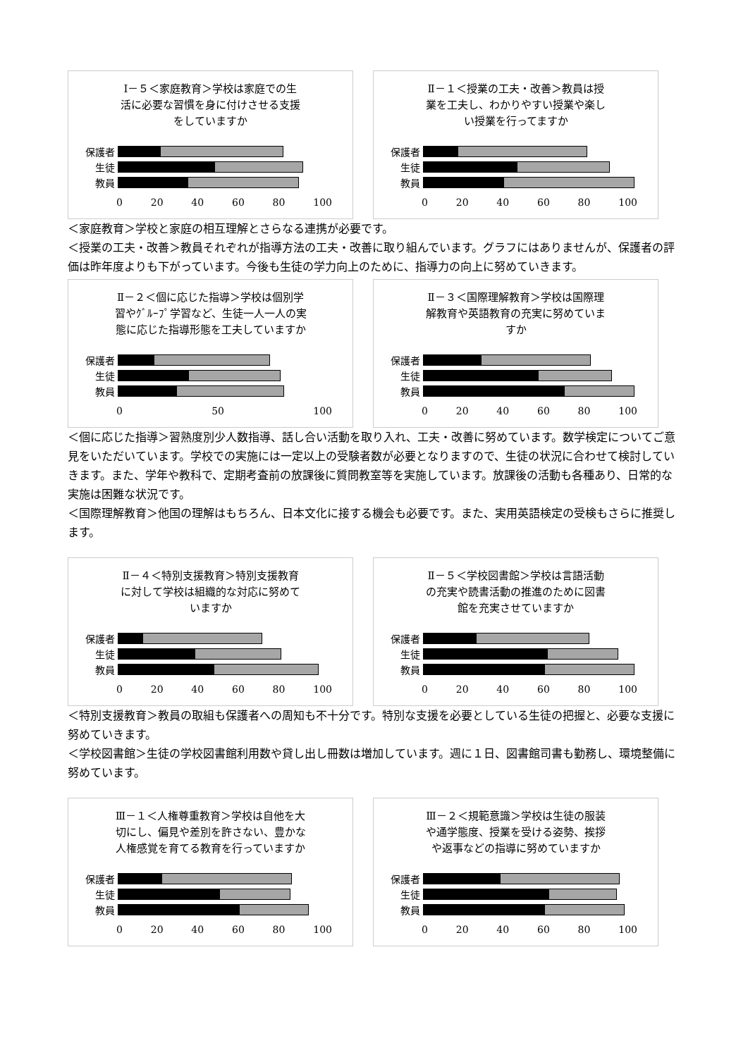Ⅰ－５＜家庭教育＞学校は家庭での生
活に必要な習慣を身に付けさせる支援
をしていますか
保護者
生徒
教員
0 20 40 60 80 100
Ⅱ－１＜授業の工夫・改善＞教員は授
業を工夫し、わかりやすい授業や楽し
い授業を行ってますか
保護者
生徒
教員
0 20 40 60 80 100
＜家庭教育＞学校と家庭の相互理解とさらなる連携が必要です。
＜授業の工夫・改善＞教員それぞれが指導方法の工夫・改善に取り組んでいます。グラフにはありませんが、保護者の評価は昨年度よりも下がっています。今後も生徒の学力向上のために、指導力の向上に努めていきます。
Ⅱ－２＜個に応じた指導＞学校は個別学
習やｸﾞﾙｰﾌﾟ学習など、生徒一人一人の実
態に応じた指導形態を工夫していますか
保護者
生徒
教員
0 50 100
Ⅱ－３＜国際理解教育＞学校は国際理
解教育や英語教育の充実に努めていま
すか
保護者
生徒
教員
0 20 40 60 80 100
＜個に応じた指導＞習熟度別少人数指導、話し合い活動を取り入れ、工夫・改善に努めています。数学検定についてご意見をいただいています。学校での実施には一定以上の受験者数が必要となりますので、生徒の状況に合わせて検討していきます。また、学年や教科で、定期考査前の放課後に質問教室等を実施しています。放課後の活動も各種あり、日常的な実施は困難な状況です。
＜国際理解教育＞他国の理解はもちろん、日本文化に接する機会も必要です。また、実用英語検定の受検もさらに推奨します。
Ⅱ－４＜特別支援教育＞特別支援教育
に対して学校は組織的な対応に努めて
いますか
保護者
生徒
教員
0 20 40 60 80 100
Ⅱ－５＜学校図書館＞学校は言語活動
の充実や読書活動の推進のために図書
館を充実させていますか
保護者
生徒
教員
0 20 40 60 80 100
＜特別支援教育＞教員の取組も保護者への周知も不十分です。特別な支援を必要としている生徒の把握と、必要な支援に努めていきます。
＜学校図書館＞生徒の学校図書館利用数や貸し出し冊数は増加しています。週に１日、図書館司書も勤務し、環境整備に努めています。
Ⅲ－１＜人権尊重教育＞学校は自他を大
切にし、偏見や差別を許さない、豊かな
人権感覚を育てる教育を行っていますか
保護者
生徒
教員
0 20 40 60 80 100
Ⅲ－２＜規範意識＞学校は生徒の服装
や通学態度、授業を受ける姿勢、挨拶
や返事などの指導に努めていますか
保護者
生徒
教員
0 20 40 60 80 100